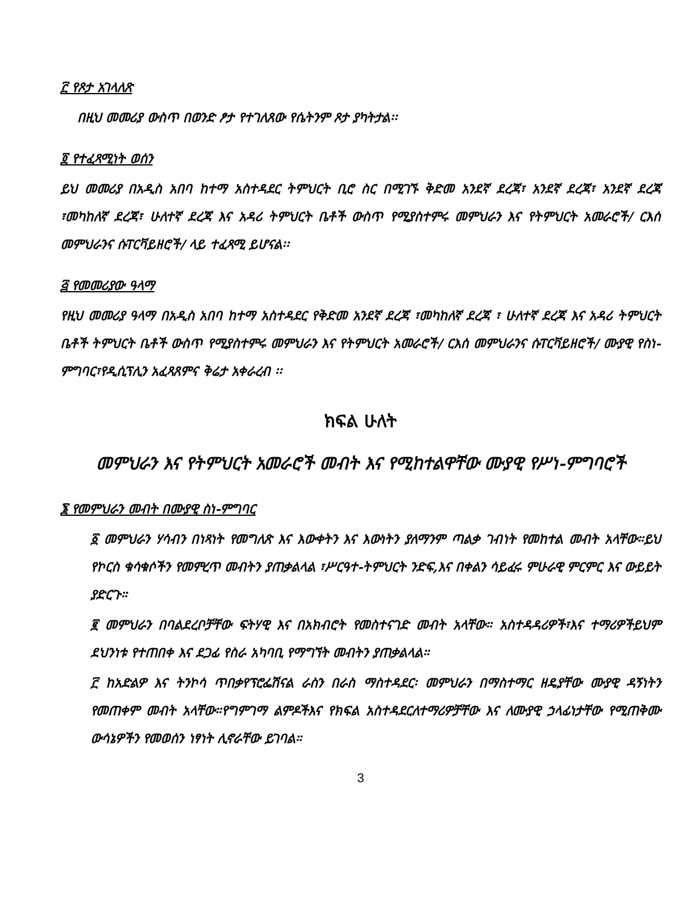፫ የጾታ አገላለጽ
በዚህ መመሪያ ውስጥ በወንድ ፆታ የተገለጸው የሴትንም ጾታ ያካትታል፡፡
፬ የተፈጻሚነት ወሰን
ይህ መመሪያ በአዲስ አበባ ከተማ አስተዳደር ትምህርት ቢሮ ስር በሚገኙ ቅድመ አንደኛ ደረጃ፣ አንደኛ ደረጃ፣ አንደኛ ደረጃ ፣መካከለኛ ደረጃ፣ ሁለተኛ ደረጃ እና አዳሪ ትምህርት ቤቶች ውስጥ የሚያስተምሩ መምህራን እና የትምህርት አመራሮች/ ርእሰ መምህራንና ሱፐርቫይዘሮች/ ላይ ተፈጻሚ ይሆናል፡፡
፭ የመመሪያው ዓላማ
የዚህ መመሪያ ዓላማ በአዲስ አበባ ከተማ አስተዳደር የቅድመ አንደኛ ደረጃ ፣መካከለኛ ደረጃ ፣ ሁለተኛ ደረጃ እና አዳሪ ትምህርት ቤቶች ትምህርት ቤቶች ውስጥ የሚያስተምሩ መምህራን እና የትምህርት አመራሮች/ ርእሰ መምህራንና ሱፐርቫይዘሮች/ ሙያዊ የስነ-ምግባር፣የዲሲፕሊን አፈጻጸምና ቅሬታ አቀራረብ ፡፡
ክፍል ሁለት
መምህራን እና የትምህርት አመራሮች መብት እና የሚከተልዋቸው ሙያዊ የሥነ-ምግባሮች
፮ የመምህራን መብት በሙያዊ ስነ-ምግባር
፩ መምህራን ሃሳብን በነጻነት የመግለጽ እና እውቀትን እና እውነትን ያለማንም ጣልቃ ገብነት የመከተል መብት አላቸው።ይህ የኮርስ ቁሳቁሶችን የመምረጥ መብትን ያጠቃልላል ፣ሥርዓተ-ትምህርት ንድፍ,እና በቀልን ሳይፈሩ ምሁራዊ ምርምር እና ውይይት ያድርጉ።
፪ መምህራን በባልደረቦቻቸው ፍትሃዊ እና በአክብሮት የመስተናገድ መብት አላቸው። አስተዳዳሪዎች፣እና ተማሪዎችይህም ደህንነቱ የተጠበቀ እና ደጋፊ የስራ አካባቢ የማግኘት መብትን ያጠቃልላል።
፫ ከአድልዎ እና ትንኮሳ ጥበቃየፕሮፌሽናል ራስን በራስ ማስተዳደር፡ መምህራን በማስተማር ዘዴያቸው ሙያዊ ዳኝነትን የመጠቀም መብት አላቸው።የግምገማ ልምዶችእና የክፍል አስተዳደርለተማሪዎቻቸው እና ለሙያዊ ኃላፊነታቸው የሚጠቅሙ ውሳኔዎችን የመወሰን ነፃነት ሊኖራቸው ይገባል።
3